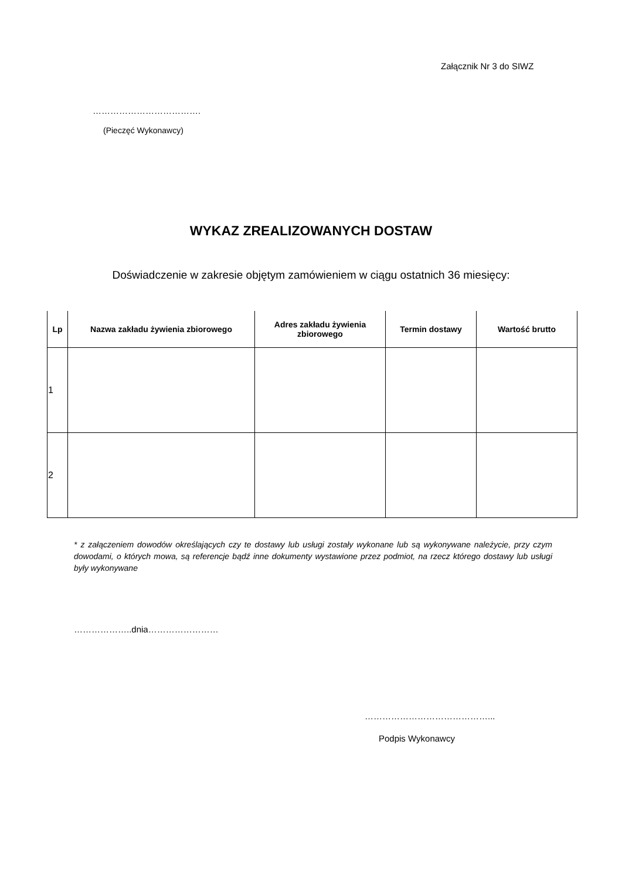Załącznik Nr 3 do SIWZ
……………………………….
(Pieczęć Wykonawcy)
WYKAZ ZREALIZOWANYCH DOSTAW
Doświadczenie w zakresie objętym zamówieniem w ciągu ostatnich 36 miesięcy:
| Lp | Nazwa zakładu żywienia zbiorowego | Adres zakładu żywienia zbiorowego | Termin dostawy | Wartość brutto |
| --- | --- | --- | --- | --- |
| 1 | | | | |
| 2 | | | | |
* z załączeniem dowodów określających czy te dostawy lub usługi zostały wykonane lub są wykonywane należycie, przy czym dowodami, o których mowa, są referencje bądź inne dokumenty wystawione przez podmiot, na rzecz którego dostawy lub usługi były wykonywane
………………..dnia……………………
……………………………………...
Podpis Wykonawcy